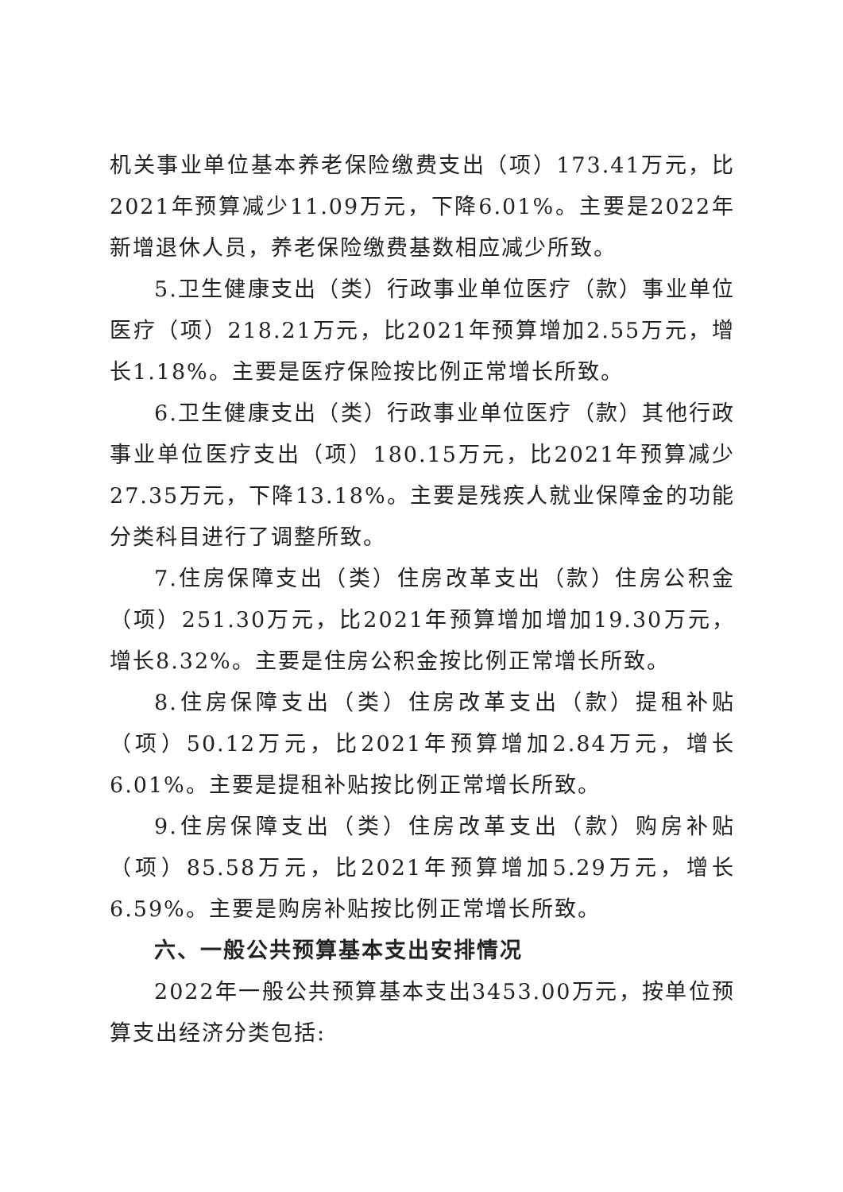机关事业单位基本养老保险缴费支出（项）173.41万元，比2021年预算减少11.09万元，下降6.01%。主要是2022年新增退休人员，养老保险缴费基数相应减少所致。
5.卫生健康支出（类）行政事业单位医疗（款）事业单位医疗（项）218.21万元，比2021年预算增加2.55万元，增长1.18%。主要是医疗保险按比例正常增长所致。
6.卫生健康支出（类）行政事业单位医疗（款）其他行政事业单位医疗支出（项）180.15万元，比2021年预算减少27.35万元，下降13.18%。主要是残疾人就业保障金的功能分类科目进行了调整所致。
7.住房保障支出（类）住房改革支出（款）住房公积金（项）251.30万元，比2021年预算增加增加19.30万元，增长8.32%。主要是住房公积金按比例正常增长所致。
8.住房保障支出（类）住房改革支出（款）提租补贴（项）50.12万元，比2021年预算增加2.84万元，增长6.01%。主要是提租补贴按比例正常增长所致。
9.住房保障支出（类）住房改革支出（款）购房补贴（项）85.58万元，比2021年预算增加5.29万元，增长6.59%。主要是购房补贴按比例正常增长所致。
六、一般公共预算基本支出安排情况
2022年一般公共预算基本支出3453.00万元，按单位预算支出经济分类包括: